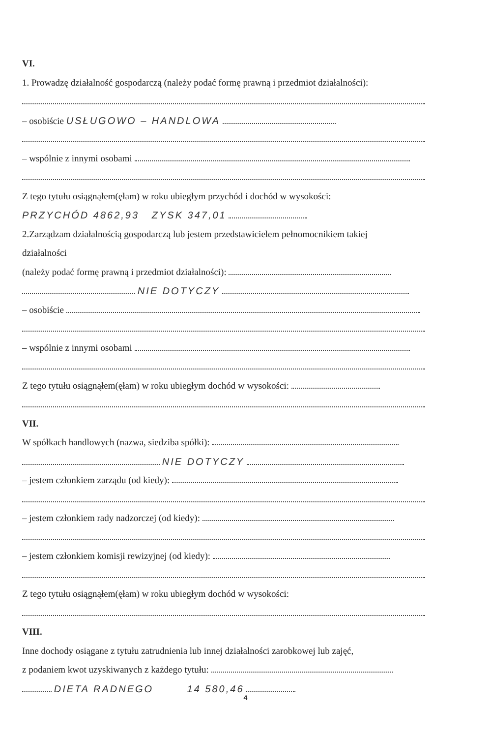VI.
1. Prowadzę działalność gospodarczą (należy podać formę prawną i przedmiot działalności):
– osobiście USŁUGOWO – HANDLOWA
– wspólnie z innymi osobami
Z tego tytułu osiągnąłem(ęłam) w roku ubiegłym przychód i dochód w wysokości:
PRZYCHÓD 4862,93 ZYSK 347,01
2.Zarządzam działalnością gospodarczą lub jestem przedstawicielem pełnomocnikiem takiej
działalności
(należy podać formę prawną i przedmiot działalności):
NIE DOTYCZY
– osobiście
– wspólnie z innymi osobami
Z tego tytułu osiągnąłem(ęłam) w roku ubiegłym dochód w wysokości:
VII.
W spółkach handlowych (nazwa, siedziba spółki):
NIE DOTYCZY
– jestem członkiem zarządu (od kiedy):
– jestem członkiem rady nadzorczej (od kiedy):
– jestem członkiem komisji rewizyjnej (od kiedy):
Z tego tytułu osiągnąłem(ęłam) w roku ubiegłym dochód w wysokości:
VIII.
Inne dochody osiągane z tytułu zatrudnienia lub innej działalności zarobkowej lub zajęć,
z podaniem kwot uzyskiwanych z każdego tytułu:
DIETA RADNEGO 14 580,46
4